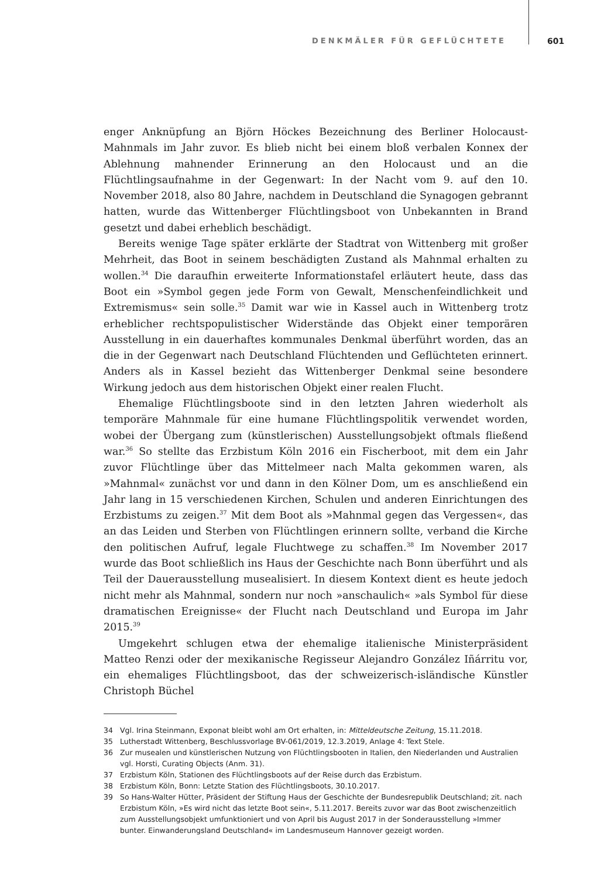DENKMÄLER FÜR GEFLÜCHTETE 601
enger Anknüpfung an Björn Höckes Bezeichnung des Berliner Holocaust-Mahnmals im Jahr zuvor. Es blieb nicht bei einem bloß verbalen Konnex der Ablehnung mahnender Erinnerung an den Holocaust und an die Flüchtlingsaufnahme in der Gegenwart: In der Nacht vom 9. auf den 10. November 2018, also 80 Jahre, nachdem in Deutschland die Synagogen gebrannt hatten, wurde das Wittenberger Flüchtlingsboot von Unbekannten in Brand gesetzt und dabei erheblich beschädigt.
Bereits wenige Tage später erklärte der Stadtrat von Wittenberg mit großer Mehrheit, das Boot in seinem beschädigten Zustand als Mahnmal erhalten zu wollen.<sup>34</sup> Die daraufhin erweiterte Informationstafel erläutert heute, dass das Boot ein »Symbol gegen jede Form von Gewalt, Menschenfeindlichkeit und Extremismus« sein solle.<sup>35</sup> Damit war wie in Kassel auch in Wittenberg trotz erheblicher rechtspopulistischer Widerstände das Objekt einer temporären Ausstellung in ein dauerhaftes kommunales Denkmal überführt worden, das an die in der Gegenwart nach Deutschland Flüchtenden und Geflüchteten erinnert. Anders als in Kassel bezieht das Wittenberger Denkmal seine besondere Wirkung jedoch aus dem historischen Objekt einer realen Flucht.
Ehemalige Flüchtlingsboote sind in den letzten Jahren wiederholt als temporäre Mahnmale für eine humane Flüchtlingspolitik verwendet worden, wobei der Übergang zum (künstlerischen) Ausstellungsobjekt oftmals fließend war.<sup>36</sup> So stellte das Erzbistum Köln 2016 ein Fischerboot, mit dem ein Jahr zuvor Flüchtlinge über das Mittelmeer nach Malta gekommen waren, als »Mahnmal« zunächst vor und dann in den Kölner Dom, um es anschließend ein Jahr lang in 15 verschiedenen Kirchen, Schulen und anderen Einrichtungen des Erzbistums zu zeigen.<sup>37</sup> Mit dem Boot als »Mahnmal gegen das Vergessen«, das an das Leiden und Sterben von Flüchtlingen erinnern sollte, verband die Kirche den politischen Aufruf, legale Fluchtwege zu schaffen.<sup>38</sup> Im November 2017 wurde das Boot schließlich ins Haus der Geschichte nach Bonn überführt und als Teil der Dauerausstellung musealisiert. In diesem Kontext dient es heute jedoch nicht mehr als Mahnmal, sondern nur noch »anschaulich« »als Symbol für diese dramatischen Ereignisse« der Flucht nach Deutschland und Europa im Jahr 2015.<sup>39</sup>
Umgekehrt schlugen etwa der ehemalige italienische Ministerpräsident Matteo Renzi oder der mexikanische Regisseur Alejandro González Iñárritu vor, ein ehemaliges Flüchtlingsboot, das der schweizerisch-isländische Künstler Christoph Büchel
34 Vgl. Irina Steinmann, Exponat bleibt wohl am Ort erhalten, in: Mitteldeutsche Zeitung, 15.11.2018.
35 Lutherstadt Wittenberg, Beschlussvorlage BV-061/2019, 12.3.2019, Anlage 4: Text Stele.
36 Zur musealen und künstlerischen Nutzung von Flüchtlingsbooten in Italien, den Niederlanden und Australien vgl. Horsti, Curating Objects (Anm. 31).
37 Erzbistum Köln, Stationen des Flüchtlingsboots auf der Reise durch das Erzbistum.
38 Erzbistum Köln, Bonn: Letzte Station des Flüchtlingsboots, 30.10.2017.
39 So Hans-Walter Hütter, Präsident der Stiftung Haus der Geschichte der Bundesrepublik Deutschland; zit. nach Erzbistum Köln, »Es wird nicht das letzte Boot sein«, 5.11.2017. Bereits zuvor war das Boot zwischenzeitlich zum Ausstellungsobjekt umfunktioniert und von April bis August 2017 in der Sonderausstellung »Immer bunter. Einwanderungsland Deutschland« im Landesmuseum Hannover gezeigt worden.